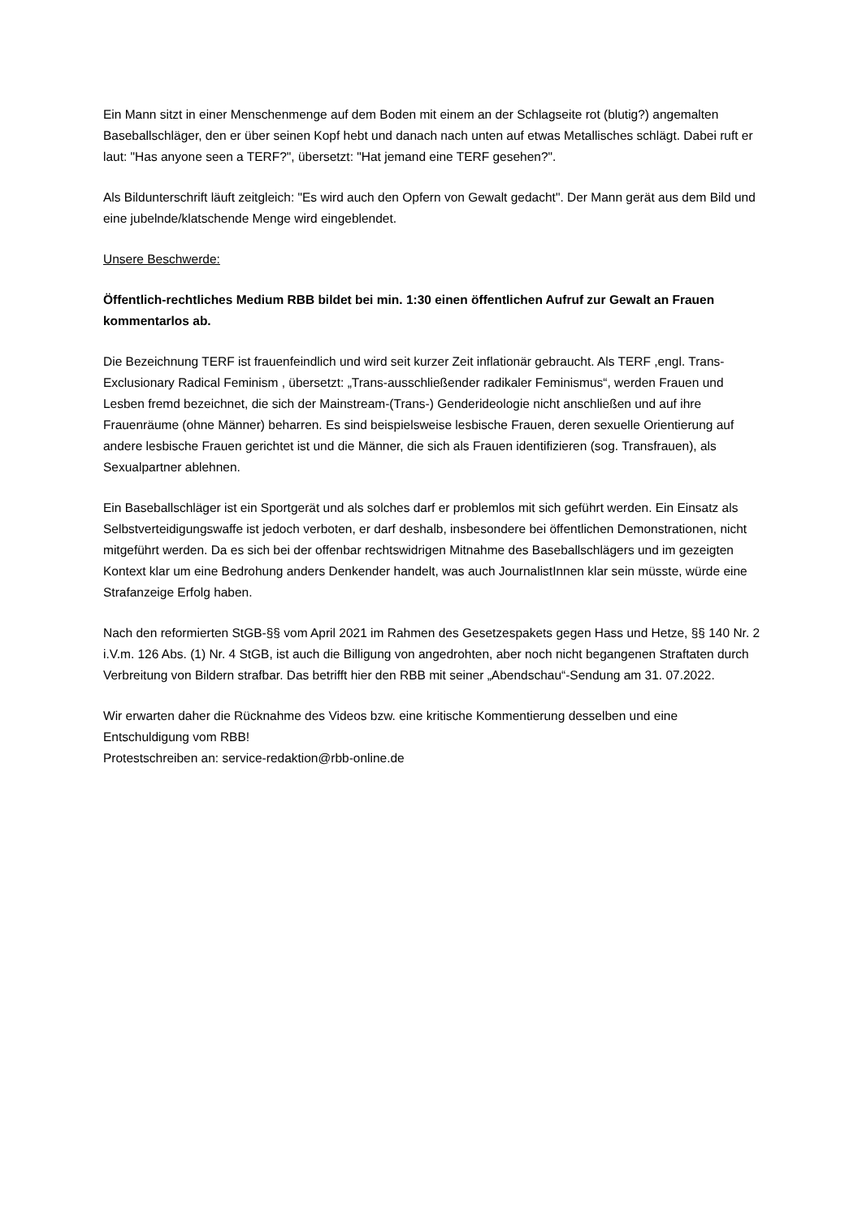Ein Mann sitzt in einer Menschenmenge auf dem Boden mit einem an der Schlagseite rot (blutig?) angemalten Baseballschläger, den er über seinen Kopf hebt und danach nach unten auf etwas Metallisches schlägt. Dabei ruft er laut: "Has anyone seen a TERF?", übersetzt: "Hat jemand eine TERF gesehen?".
Als Bildunterschrift läuft zeitgleich: "Es wird auch den Opfern von Gewalt gedacht". Der Mann gerät aus dem Bild und eine jubelnde/klatschende Menge wird eingeblendet.
Unsere Beschwerde:
Öffentlich-rechtliches Medium RBB bildet bei min. 1:30 einen öffentlichen Aufruf zur Gewalt an Frauen kommentarlos ab.
Die Bezeichnung TERF ist frauenfeindlich und wird seit kurzer Zeit inflationär gebraucht. Als TERF ,engl. Trans-Exclusionary Radical Feminism , übersetzt: „Trans-ausschließender radikaler Feminismus“, werden Frauen und Lesben fremd bezeichnet, die sich der Mainstream-(Trans-) Genderideologie nicht anschließen und auf ihre Frauenräume (ohne Männer) beharren. Es sind beispielsweise lesbische Frauen, deren sexuelle Orientierung auf andere lesbische Frauen gerichtet ist und die Männer, die sich als Frauen identifizieren (sog. Transfrauen), als Sexualpartner ablehnen.
Ein Baseballschläger ist ein Sportgerät und als solches darf er problemlos mit sich geführt werden. Ein Einsatz als Selbstverteidigungswaffe ist jedoch verboten, er darf deshalb, insbesondere bei öffentlichen Demonstrationen, nicht mitgeführt werden. Da es sich bei der offenbar rechtswidrigen Mitnahme des Baseballschlägers und im gezeigten Kontext klar um eine Bedrohung anders Denkender handelt, was auch JournalistInnen klar sein müsste, würde eine Strafanzeige Erfolg haben.
Nach den reformierten StGB-§§ vom April 2021 im Rahmen des Gesetzespakets gegen Hass und Hetze, §§ 140 Nr. 2 i.V.m. 126 Abs. (1) Nr. 4 StGB, ist auch die Billigung von angedrohten, aber noch nicht begangenen Straftaten durch Verbreitung von Bildern strafbar. Das betrifft hier den RBB mit seiner „Abendschau“-Sendung am 31. 07.2022.
Wir erwarten daher die Rücknahme des Videos bzw. eine kritische Kommentierung desselben und eine Entschuldigung vom RBB!
Protestschreiben an: service-redaktion@rbb-online.de